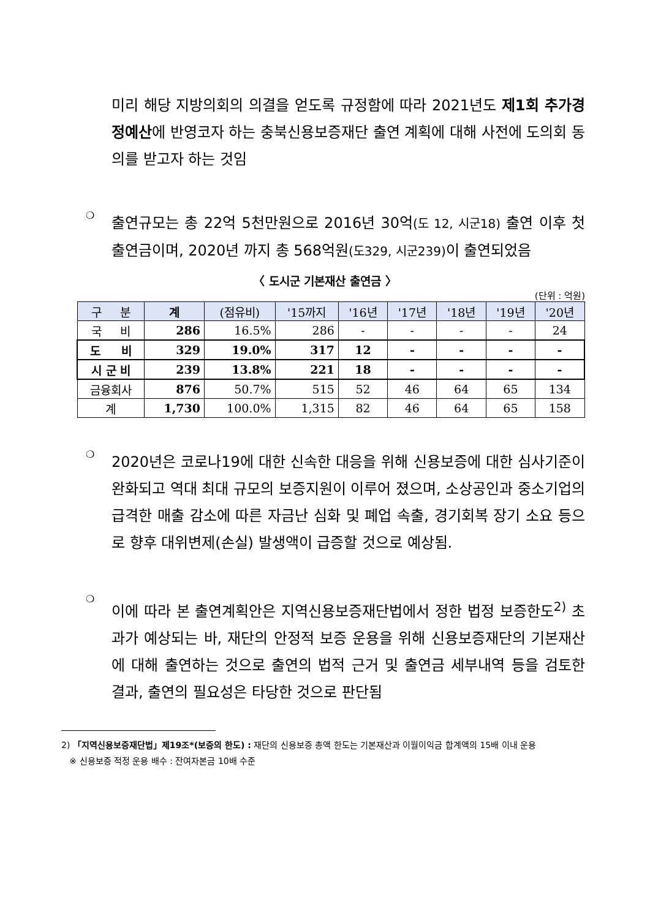미리 해당 지방의회의 의결을 얻도록 규정함에 따라 2021년도 제1회 추가경정예산에 반영코자 하는 충북신용보증재단 출연 계획에 대해 사전에 도의회 동의를 받고자 하는 것임
❍
출연규모는 총 22억 5천만원으로 2016년 30억(도 12, 시군18) 출연 이후 첫 출연금이며, 2020년 까지 총 568억원(도329, 시군239) 이 출연되었음
〈 도시군 기본재산 출연금 〉
(단위 : 억원)
| 구 분 | 계 | (점유비) | '15까지 | '16년 | '17년 | '18년 | '19년 | '20년 |
| --- | --- | --- | --- | --- | --- | --- | --- | --- |
| 국 비 | 286 | 16.5% | 286 | - | - | - | - | 24 |
| 도 비 | 329 | 19.0% | 317 | 12 | - | - | - | - |
| 시 군 비 | 239 | 13.8% | 221 | 18 | - | - | - | - |
| 금융회사 | 876 | 50.7% | 515 | 52 | 46 | 64 | 65 | 134 |
| 계 | 1,730 | 100.0% | 1,315 | 82 | 46 | 64 | 65 | 158 |
❍
2020년은 코로나19에 대한 신속한 대응을 위해 신용보증에 대한 심사기준이 완화되고 역대 최대 규모의 보증지원이 이루어 졌으며, 소상공인과 중소기업의 급격한 매출 감소에 따른 자금난 심화 및 폐업 속출, 경기회복 장기 소요 등으로 향후 대위변제(손실) 발생액이 급증할 것으로 예상됨.
❍
이에 따라 본 출연계획안은 지역신용보증재단법에서 정한 법정 보증한도<sup>2)</sup> 초과가 예상되는 바, 재단의 안정적 보증 운용을 위해 신용보증재단의 기본재산에 대해 출연하는 것으로 출연의 법적 근거 및 출연금 세부내역 등을 검토한 결과, 출연의 필요성은 타당한 것으로 판단됨
2) 「지역신용보증재단법」제19조*(보증의 한도) : 재단의 신용보증 총액 한도는 기본재산과 이월이익금 합계액의 15배 이내 운용
※ 신용보증 적정 운용 배수 : 잔여자본금 10배 수준